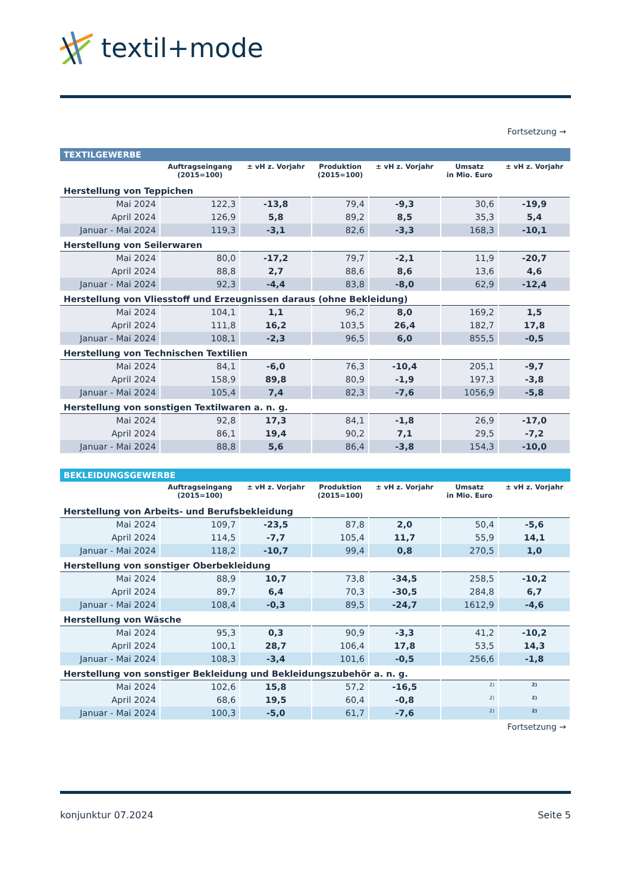textil+mode
Fortsetzung →
| TEXTILGEWERBE | | | | | | |
| | Auftragseingang (2015=100) | ± vH z. Vorjahr | Produktion (2015=100) | ± vH z. Vorjahr | Umsatz in Mio. Euro | ± vH z. Vorjahr |
| Herstellung von Teppichen | | | | | | |
| Mai 2024 | 122,3 | -13,8 | 79,4 | -9,3 | 30,6 | -19,9 |
| April 2024 | 126,9 | 5,8 | 89,2 | 8,5 | 35,3 | 5,4 |
| Januar - Mai 2024 | 119,3 | -3,1 | 82,6 | -3,3 | 168,3 | -10,1 |
| Herstellung von Seilerwaren | | | | | | |
| Mai 2024 | 80,0 | -17,2 | 79,7 | -2,1 | 11,9 | -20,7 |
| April 2024 | 88,8 | 2,7 | 88,6 | 8,6 | 13,6 | 4,6 |
| Januar - Mai 2024 | 92,3 | -4,4 | 83,8 | -8,0 | 62,9 | -12,4 |
| Herstellung von Vliesstoff und Erzeugnissen daraus (ohne Bekleidung) | | | | | | |
| Mai 2024 | 104,1 | 1,1 | 96,2 | 8,0 | 169,2 | 1,5 |
| April 2024 | 111,8 | 16,2 | 103,5 | 26,4 | 182,7 | 17,8 |
| Januar - Mai 2024 | 108,1 | -2,3 | 96,5 | 6,0 | 855,5 | -0,5 |
| Herstellung von Technischen Textilien | | | | | | |
| Mai 2024 | 84,1 | -6,0 | 76,3 | -10,4 | 205,1 | -9,7 |
| April 2024 | 158,9 | 89,8 | 80,9 | -1,9 | 197,3 | -3,8 |
| Januar - Mai 2024 | 105,4 | 7,4 | 82,3 | -7,6 | 1056,9 | -5,8 |
| Herstellung von sonstigen Textilwaren a. n. g. | | | | | | |
| Mai 2024 | 92,8 | 17,3 | 84,1 | -1,8 | 26,9 | -17,0 |
| April 2024 | 86,1 | 19,4 | 90,2 | 7,1 | 29,5 | -7,2 |
| Januar - Mai 2024 | 88,8 | 5,6 | 86,4 | -3,8 | 154,3 | -10,0 |
| BEKLEIDUNGSGEWERBE | | | | | | |
| | Auftragseingang (2015=100) | ± vH z. Vorjahr | Produktion (2015=100) | ± vH z. Vorjahr | Umsatz in Mio. Euro | ± vH z. Vorjahr |
| Herstellung von Arbeits- und Berufsbekleidung | | | | | | |
| Mai 2024 | 109,7 | -23,5 | 87,8 | 2,0 | 50,4 | -5,6 |
| April 2024 | 114,5 | -7,7 | 105,4 | 11,7 | 55,9 | 14,1 |
| Januar - Mai 2024 | 118,2 | -10,7 | 99,4 | 0,8 | 270,5 | 1,0 |
| Herstellung von sonstiger Oberbekleidung | | | | | | |
| Mai 2024 | 88,9 | 10,7 | 73,8 | -34,5 | 258,5 | -10,2 |
| April 2024 | 89,7 | 6,4 | 70,3 | -30,5 | 284,8 | 6,7 |
| Januar - Mai 2024 | 108,4 | -0,3 | 89,5 | -24,7 | 1612,9 | -4,6 |
| Herstellung von Wäsche | | | | | | |
| Mai 2024 | 95,3 | 0,3 | 90,9 | -3,3 | 41,2 | -10,2 |
| April 2024 | 100,1 | 28,7 | 106,4 | 17,8 | 53,5 | 14,3 |
| Januar - Mai 2024 | 108,3 | -3,4 | 101,6 | -0,5 | 256,6 | -1,8 |
| Herstellung von sonstiger Bekleidung und Bekleidungszubehör a. n. g. | | | | | | |
| Mai 2024 | 102,6 | 15,8 | 57,2 | -16,5 | <sup>2)</sup> | <sup>2)</sup> |
| April 2024 | 68,6 | 19,5 | 60,4 | -0,8 | <sup>2)</sup> | <sup>2)</sup> |
| Januar - Mai 2024 | 100,3 | -5,0 | 61,7 | -7,6 | <sup>2)</sup> | <sup>2)</sup> |
Fortsetzung →
konjunktur 07.2024 Seite 5